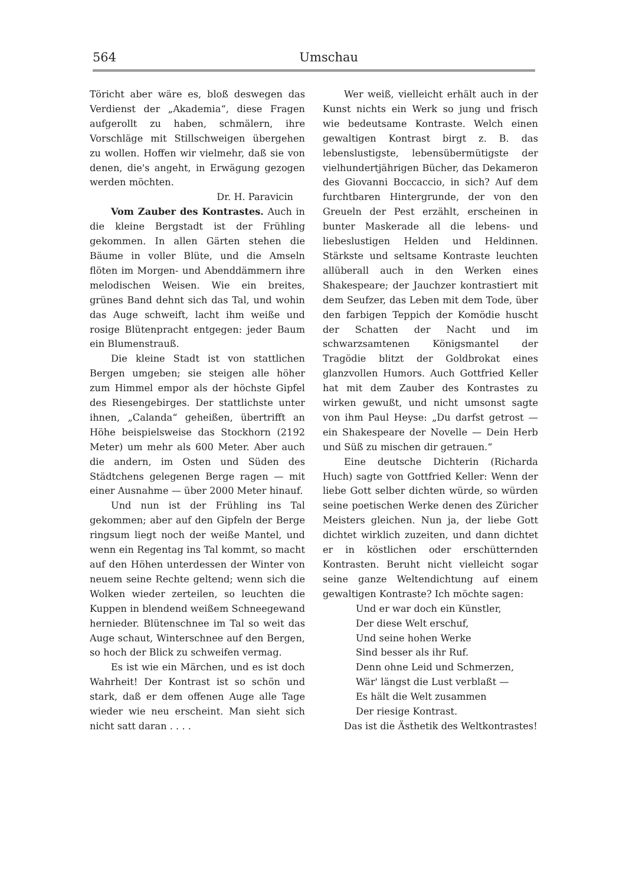564 Umschau
Töricht aber wäre es, bloß deswegen das Verdienst der „Akademia“, diese Fragen aufgerollt zu haben, schmälern, ihre Vorschläge mit Stillschweigen übergehen zu wollen. Hoffen wir vielmehr, daß sie von denen, die's angeht, in Erwägung gezogen werden möchten.
Dr. H. Paravicin
Vom Zauber des Kontrastes. Auch in die kleine Bergstadt ist der Frühling gekommen. In allen Gärten stehen die Bäume in voller Blüte, und die Amseln flöten im Morgen- und Abenddämmern ihre melodischen Weisen. Wie ein breites, grünes Band dehnt sich das Tal, und wohin das Auge schweift, lacht ihm weiße und rosige Blütenpracht entgegen: jeder Baum ein Blumenstrauß.
Die kleine Stadt ist von stattlichen Bergen umgeben; sie steigen alle höher zum Himmel empor als der höchste Gipfel des Riesengebirges. Der stattlichste unter ihnen, „Calanda“ geheißen, übertrifft an Höhe beispielsweise das Stockhorn (2192 Meter) um mehr als 600 Meter. Aber auch die andern, im Osten und Süden des Städtchens gelegenen Berge ragen — mit einer Ausnahme — über 2000 Meter hinauf.
Und nun ist der Frühling ins Tal gekommen; aber auf den Gipfeln der Berge ringsum liegt noch der weiße Mantel, und wenn ein Regentag ins Tal kommt, so macht auf den Höhen unterdessen der Winter von neuem seine Rechte geltend; wenn sich die Wolken wieder zerteilen, so leuchten die Kuppen in blendend weißem Schneegewand hernieder. Blütenschnee im Tal so weit das Auge schaut, Winterschnee auf den Bergen, so hoch der Blick zu schweifen vermag.
Es ist wie ein Märchen, und es ist doch Wahrheit! Der Kontrast ist so schön und stark, daß er dem offenen Auge alle Tage wieder wie neu erscheint. Man sieht sich nicht satt daran . . . .
Wer weiß, vielleicht erhält auch in der Kunst nichts ein Werk so jung und frisch wie bedeutsame Kontraste. Welch einen gewaltigen Kontrast birgt z. B. das lebenslustigste, lebensübermütigste der vielhundertjährigen Bücher, das Dekameron des Giovanni Boccaccio, in sich? Auf dem furchtbaren Hintergrunde, der von den Greueln der Pest erzählt, erscheinen in bunter Maskerade all die lebens- und liebeslustigen Helden und Heldinnen. Stärkste und seltsame Kontraste leuchten allüberall auch in den Werken eines Shakespeare; der Jauchzer kontrastiert mit dem Seufzer, das Leben mit dem Tode, über den farbigen Teppich der Komödie huscht der Schatten der Nacht und im schwarzsamtenen Königsmantel der Tragödie blitzt der Goldbrokat eines glanzvollen Humors. Auch Gottfried Keller hat mit dem Zauber des Kontrastes zu wirken gewußt, und nicht umsonst sagte von ihm Paul Heyse: „Du darfst getrost — ein Shakespeare der Novelle — Dein Herb und Süß zu mischen dir getrauen.“
Eine deutsche Dichterin (Richarda Huch) sagte von Gottfried Keller: Wenn der liebe Gott selber dichten würde, so würden seine poetischen Werke denen des Züricher Meisters gleichen. Nun ja, der liebe Gott dichtet wirklich zuzeiten, und dann dichtet er in köstlichen oder erschütternden Kontrasten. Beruht nicht vielleicht sogar seine ganze Weltendichtung auf einem gewaltigen Kontraste? Ich möchte sagen:
Und er war doch ein Künstler,
Der diese Welt erschuf,
Und seine hohen Werke
Sind besser als ihr Ruf.
Denn ohne Leid und Schmerzen,
Wär' längst die Lust verblaßt —
Es hält die Welt zusammen
Der riesige Kontrast.
Das ist die Ästhetik des Weltkontrastes!